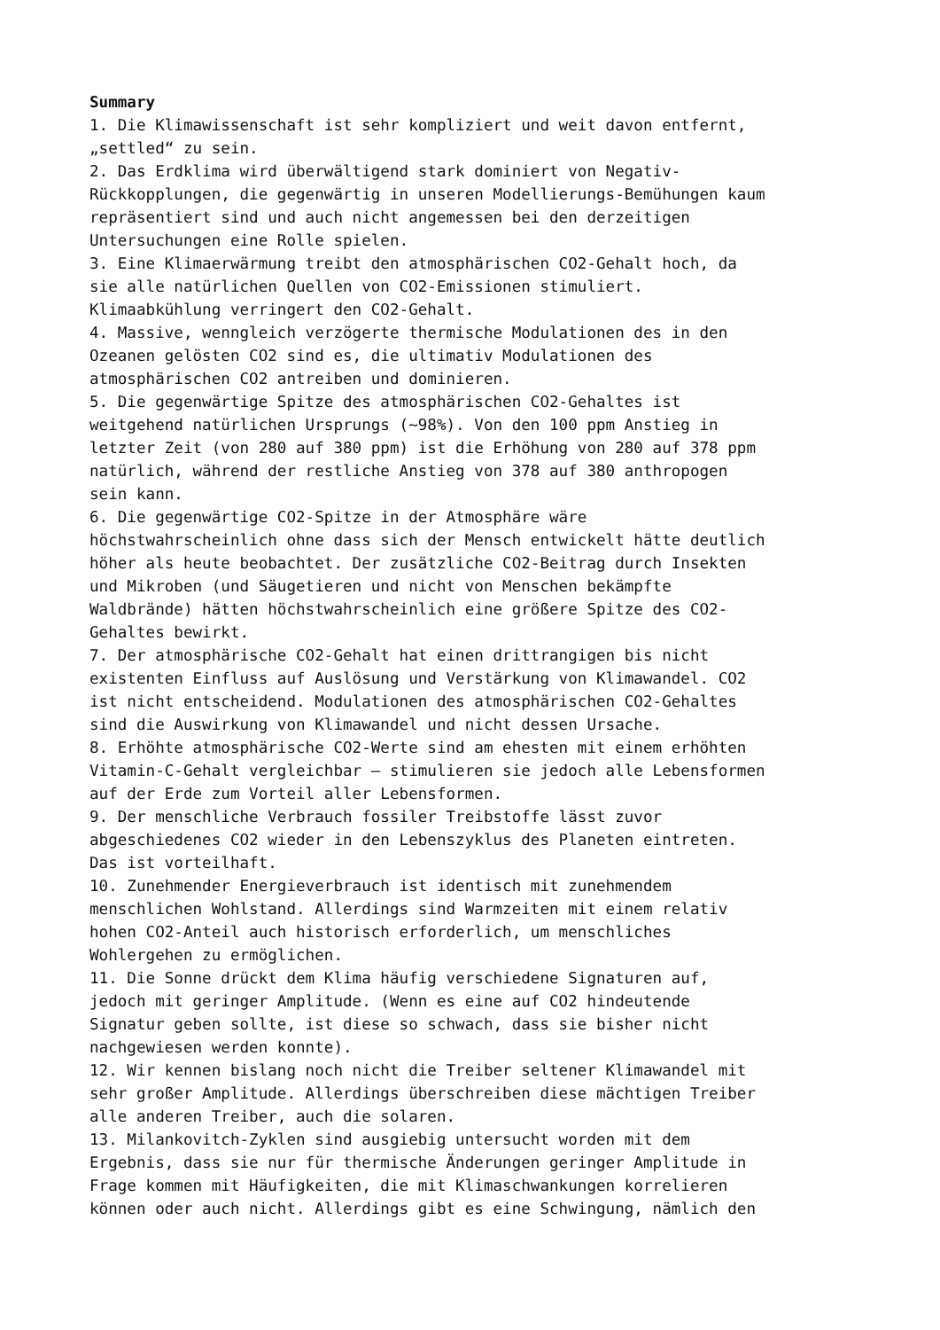Summary 1. Die Klimawissenschaft ist sehr kompliziert und weit davon entfernt, „settled“ zu sein. 2. Das Erdklima wird überwältigend stark dominiert von Negativ- Rückkopplungen, die gegenwärtig in unseren Modellierungs-Bemühungen kaum repräsentiert sind und auch nicht angemessen bei den derzeitigen Untersuchungen eine Rolle spielen. 3. Eine Klimaerwärmung treibt den atmosphärischen CO2-Gehalt hoch, da sie alle natürlichen Quellen von CO2-Emissionen stimuliert. Klimaabkühlung verringert den CO2-Gehalt. 4. Massive, wenngleich verzögerte thermische Modulationen des in den Ozeanen gelösten CO2 sind es, die ultimativ Modulationen des atmosphärischen CO2 antreiben und dominieren. 5. Die gegenwärtige Spitze des atmosphärischen CO2-Gehaltes ist weitgehend natürlichen Ursprungs (~98%). Von den 100 ppm Anstieg in letzter Zeit (von 280 auf 380 ppm) ist die Erhöhung von 280 auf 378 ppm natürlich, während der restliche Anstieg von 378 auf 380 anthropogen sein kann. 6. Die gegenwärtige CO2-Spitze in der Atmosphäre wäre höchstwahrscheinlich ohne dass sich der Mensch entwickelt hätte deutlich höher als heute beobachtet. Der zusätzliche CO2-Beitrag durch Insekten und Mikroben (und Säugetieren und nicht von Menschen bekämpfte Waldbrände) hätten höchstwahrscheinlich eine größere Spitze des CO2- Gehaltes bewirkt. 7. Der atmosphärische CO2-Gehalt hat einen drittrangigen bis nicht existenten Einfluss auf Auslösung und Verstärkung von Klimawandel. CO2 ist nicht entscheidend. Modulationen des atmosphärischen CO2-Gehaltes sind die Auswirkung von Klimawandel und nicht dessen Ursache. 8. Erhöhte atmosphärische CO2-Werte sind am ehesten mit einem erhöhten Vitamin-C-Gehalt vergleichbar – stimulieren sie jedoch alle Lebensformen auf der Erde zum Vorteil aller Lebensformen. 9. Der menschliche Verbrauch fossiler Treibstoffe lässt zuvor abgeschiedenes CO2 wieder in den Lebenszyklus des Planeten eintreten. Das ist vorteilhaft. 10. Zunehmender Energieverbrauch ist identisch mit zunehmendem menschlichen Wohlstand. Allerdings sind Warmzeiten mit einem relativ hohen CO2-Anteil auch historisch erforderlich, um menschliches Wohlergehen zu ermöglichen. 11. Die Sonne drückt dem Klima häufig verschiedene Signaturen auf, jedoch mit geringer Amplitude. (Wenn es eine auf CO2 hindeutende Signatur geben sollte, ist diese so schwach, dass sie bisher nicht nachgewiesen werden konnte). 12. Wir kennen bislang noch nicht die Treiber seltener Klimawandel mit sehr großer Amplitude. Allerdings überschreiben diese mächtigen Treiber alle anderen Treiber, auch die solaren. 13. Milankovitch-Zyklen sind ausgiebig untersucht worden mit dem Ergebnis, dass sie nur für thermische Änderungen geringer Amplitude in Frage kommen mit Häufigkeiten, die mit Klimaschwankungen korrelieren können oder auch nicht. Allerdings gibt es eine Schwingung, nämlich den